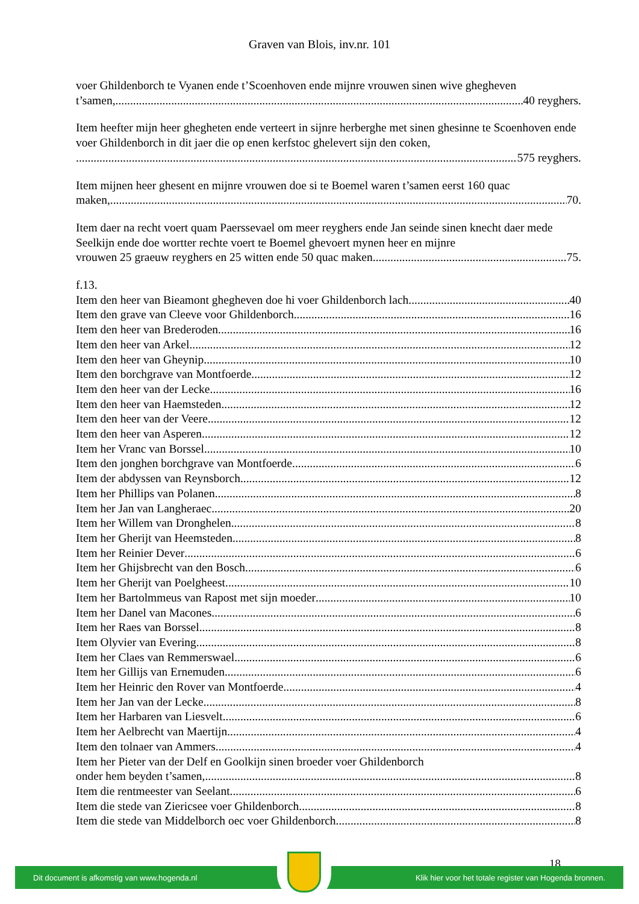Graven van Blois, inv.nr. 101
voer Ghildenborch te Vyanen ende t’Scoenhoven ende mijnre vrouwen sinen wive ghegheven
t’samen, 40 reyghers.
Item heefter mijn heer ghegheten ende verteert in sijnre herberghe met sinen ghesinne te Scoenhoven ende voer Ghildenborch in dit jaer die op enen kerfstoc ghelevert sijn den coken,
575 reyghers.
Item mijnen heer ghesent en mijnre vrouwen doe si te Boemel waren t’samen eerst 160 quac
maken, 70.
Item daer na recht voert quam Paerssevael om meer reyghers ende Jan seinde sinen knecht daer mede Seelkijn ende doe wortter rechte voert te Boemel ghevoert mynen heer en mijnre
vrouwen 25 graeuw reyghers en 25 witten ende 50 quac maken 75.
f.13.
Item den heer van Bieamont ghegheven doe hi voer Ghildenborch lach 40
Item den grave van Cleeve voor Ghildenborch 16
Item den heer van Brederoden 16
Item den heer van Arkel 12
Item den heer van Gheynip 10
Item den borchgrave van Montfoerde 12
Item den heer van der Lecke 16
Item den heer van Haemsteden 12
Item den heer van der Veere 12
Item den heer van Asperen 12
Item her Vranc van Borssel 10
Item den jonghen borchgrave van Montfoerde 6
Item der abdyssen van Reynsborch 12
Item her Phillips van Polanen 8
Item her Jan van Langheraec 20
Item her Willem van Dronghelen 8
Item her Gherijt van Heemsteden 8
Item her Reinier Dever 6
Item her Ghijsbrecht van den Bosch 6
Item her Gherijt van Poelgheest 10
Item her Bartolmmeus van Rapost met sijn moeder 10
Item her Danel van Macones 6
Item her Raes van Borssel 8
Item Olyvier van Evering 8
Item her Claes van Remmerswael 6
Item her Gillijs van Ernemuden 6
Item her Heinric den Rover van Montfoerde 4
Item her Jan van der Lecke 8
Item her Harbaren van Liesvelt 6
Item her Aelbrecht van Maertijn 4
Item den tolnaer van Ammers 4
Item her Pieter van der Delf en Goolkijn sinen broeder voer Ghildenborch
onder hem beyden t’samen, 8
Item die rentmeester van Seelant 6
Item die stede van Ziericsee voer Ghildenborch 8
Item die stede van Middelborch oec voer Ghildenborch 8
18
Dit document is afkomstig van www.hogenda.nl Klik hier voor het totale register van Hogenda bronnen.